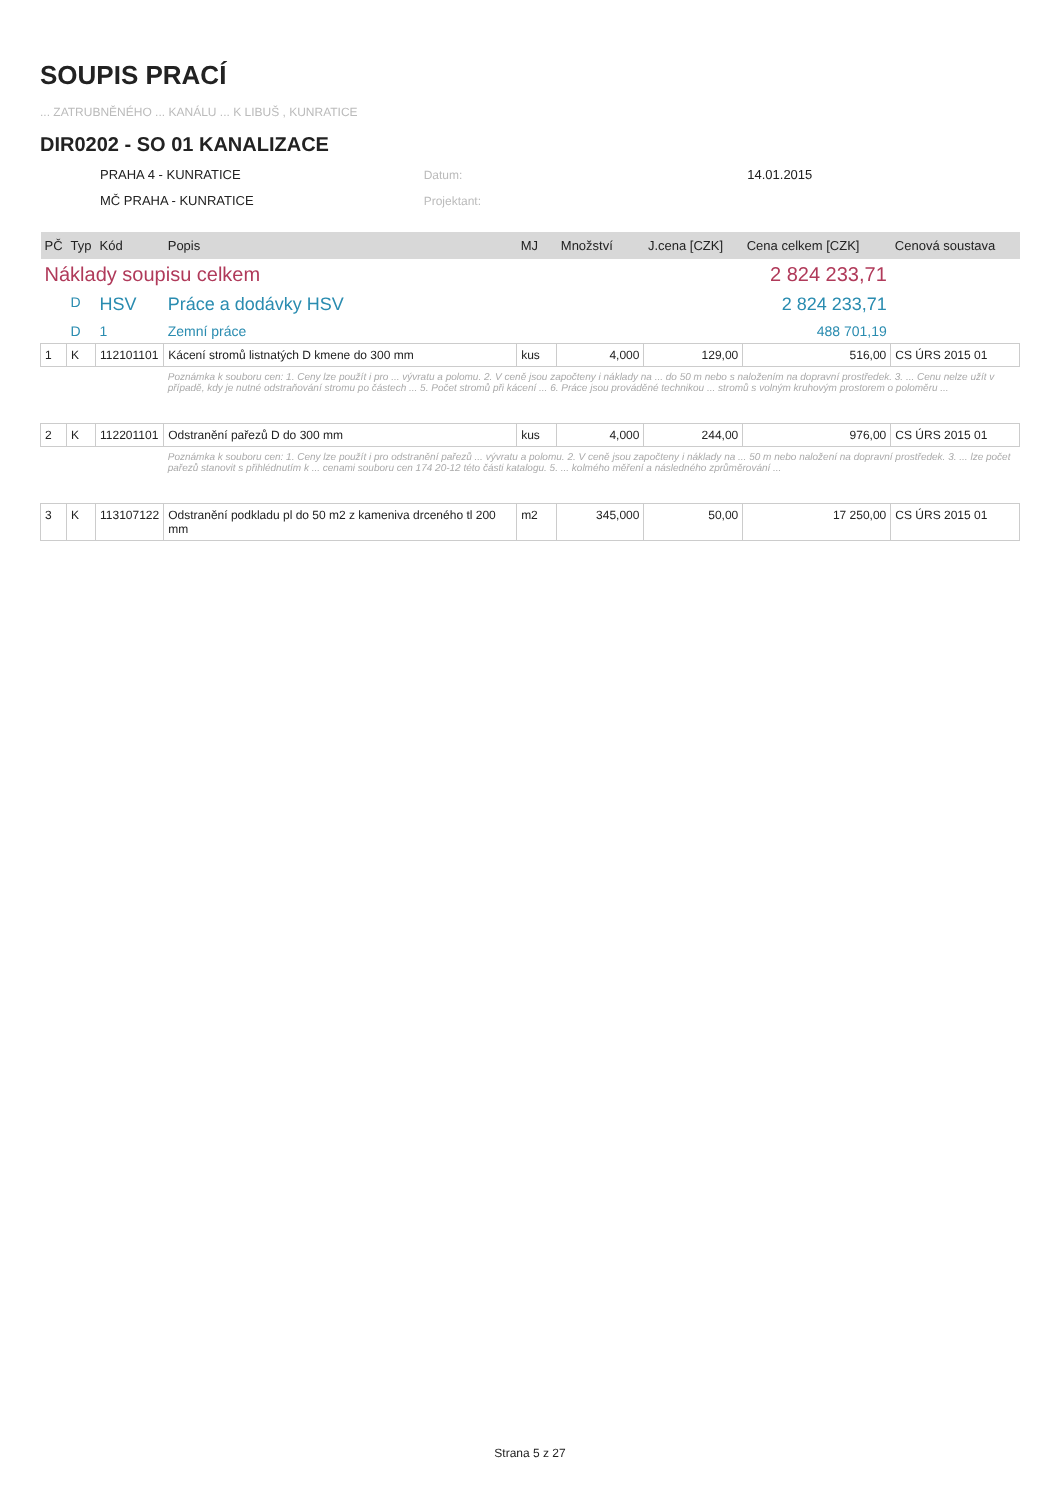SOUPIS PRACÍ
... ZATRUBNĚNÉHO ... KANÁLU ... K LIBUŠ , KUNRATICE
DIR0202 - SO 01 KANALIZACE
PRAHA 4 - KUNRATICE Datum: 14.01.2015
MČ PRAHA - KUNRATICE Projektant:
| PČ | Typ | Kód | Popis | MJ | Množství | J.cena [CZK] | Cena celkem [CZK] | Cenová soustava |
| --- | --- | --- | --- | --- | --- | --- | --- | --- |
| Náklady soupisu celkem | | | | | | | 2 824 233,71 | |
| | D | HSV | Práce a dodávky HSV | | | | 2 824 233,71 | |
| | D | 1 | Zemní práce | | | | 488 701,19 | |
| 1 | K | 112101101 | Kácení stromů listnatých D kmene do 300 mm | kus | 4,000 | 129,00 | 516,00 | CS ÚRS 2015 01 |
| | | | Poznámka k souboru cen: 1. Ceny lze použít i pro ... vývratu a polomu. 2. V ceně jsou započteny i náklady na ... do 50 m nebo s naložením na dopravní prostředek. 3. ... Cenu nelze užít v případě, kdy je nutné odstraňování stromu po částech ... 5. Počet stromů při kácení ... 6. Práce jsou prováděné technikou ... stromů s volným kruhovým prostorem o poloměru ... | | | | | |
| 2 | K | 112201101 | Odstranění pařezů D do 300 mm | kus | 4,000 | 244,00 | 976,00 | CS ÚRS 2015 01 |
| | | | Poznámka k souboru cen: 1. Ceny lze použít i pro odstranění pařezů ... vývratu a polomu. 2. V ceně jsou započteny i náklady na ... 50 m nebo naložení na dopravní prostředek. 3. ... lze počet pařezů stanovit s přihlédnutím k ... cenami souboru cen 174 20-12 této části katalogu. 5. ... kolmého měření a následného zprůměrování ... | | | | | |
| 3 | K | 113107122 | Odstranění podkladu pl do 50 m2 z kameniva drceného tl 200 mm | m2 | 345,000 | 50,00 | 17 250,00 | CS ÚRS 2015 01 |
Strana 5 z 27